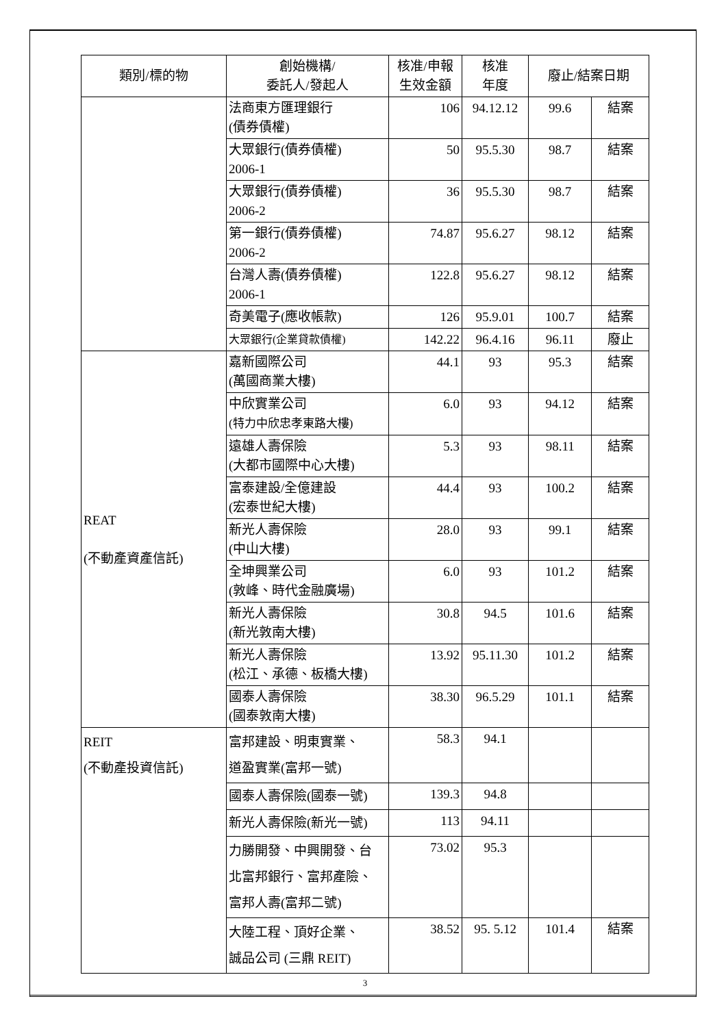| 類別/標的物 | 創始機構/ 委託人/發起人 | 核准/申報 生效金額 | 核准 年度 | 廢止/結案日期 | |
| --- | --- | --- | --- | --- | --- |
| | 法商東方匯理銀行 (債券債權) | 106 | 94.12.12 | 99.6 | 結案 |
| | 大眾銀行(債券債權) 2006-1 | 50 | 95.5.30 | 98.7 | 結案 |
| | 大眾銀行(債券債權) 2006-2 | 36 | 95.5.30 | 98.7 | 結案 |
| | 第一銀行(債券債權) 2006-2 | 74.87 | 95.6.27 | 98.12 | 結案 |
| | 台灣人壽(債券債權) 2006-1 | 122.8 | 95.6.27 | 98.12 | 結案 |
| | 奇美電子(應收帳款) | 126 | 95.9.01 | 100.7 | 結案 |
| | 大眾銀行(企業貸款債權) | 142.22 | 96.4.16 | 96.11 | 廢止 |
| REAT (不動產資產信託) | 嘉新國際公司 (萬國商業大樓) | 44.1 | 93 | 95.3 | 結案 |
| | 中欣實業公司 (特力中欣忠孝東路大樓) | 6.0 | 93 | 94.12 | 結案 |
| | 遠雄人壽保險 (大都市國際中心大樓) | 5.3 | 93 | 98.11 | 結案 |
| | 富泰建設/全億建設 (宏泰世紀大樓) | 44.4 | 93 | 100.2 | 結案 |
| | 新光人壽保險 (中山大樓) | 28.0 | 93 | 99.1 | 結案 |
| | 全坤興業公司 (敦峰、時代金融廣場) | 6.0 | 93 | 101.2 | 結案 |
| | 新光人壽保險 (新光敦南大樓) | 30.8 | 94.5 | 101.6 | 結案 |
| | 新光人壽保險 (松江、承德、板橋大樓) | 13.92 | 95.11.30 | 101.2 | 結案 |
| | 國泰人壽保險 (國泰敦南大樓) | 38.30 | 96.5.29 | 101.1 | 結案 |
| REIT (不動產投資信託) | 富邦建設、明東實業、 道盈實業(富邦一號) | 58.3 | 94.1 | | |
| | 國泰人壽保險(國泰一號) | 139.3 | 94.8 | | |
| | 新光人壽保險(新光一號) | 113 | 94.11 | | |
| | 力勝開發、中興開發、台 北富邦銀行、富邦產險、 富邦人壽(富邦二號) | 73.02 | 95.3 | | |
| | 大陸工程、頂好企業、 誠品公司 (三鼎 REIT) | 38.52 | 95. 5.12 | 101.4 | 結案 |
3